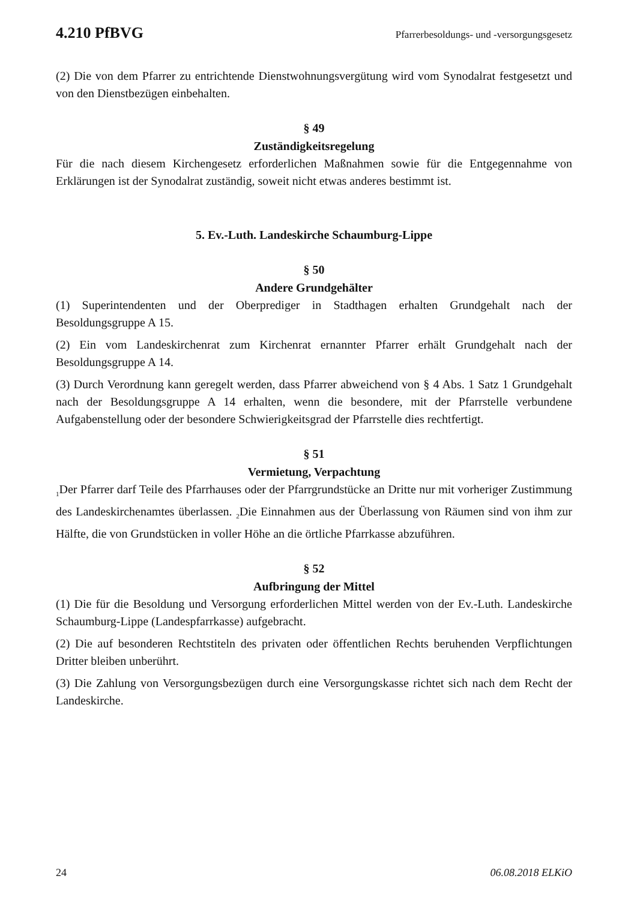4.210 PfBVG Pfarrerbesoldungs- und -versorgungsgesetz
(2) Die von dem Pfarrer zu entrichtende Dienstwohnungsvergütung wird vom Synodalrat festgesetzt und von den Dienstbezügen einbehalten.
§ 49
Zuständigkeitsregelung
Für die nach diesem Kirchengesetz erforderlichen Maßnahmen sowie für die Entgegennahme von Erklärungen ist der Synodalrat zuständig, soweit nicht etwas anderes bestimmt ist.
5. Ev.-Luth. Landeskirche Schaumburg-Lippe
§ 50
Andere Grundgehälter
(1) Superintendenten und der Oberprediger in Stadthagen erhalten Grundgehalt nach der Besoldungsgruppe A 15.
(2) Ein vom Landeskirchenrat zum Kirchenrat ernannter Pfarrer erhält Grundgehalt nach der Besoldungsgruppe A 14.
(3) Durch Verordnung kann geregelt werden, dass Pfarrer abweichend von § 4 Abs. 1 Satz 1 Grundgehalt nach der Besoldungsgruppe A 14 erhalten, wenn die besondere, mit der Pfarrstelle verbundene Aufgabenstellung oder der besondere Schwierigkeitsgrad der Pfarrstelle dies rechtfertigt.
§ 51
Vermietung, Verpachtung
<sub>1</sub>Der Pfarrer darf Teile des Pfarrhauses oder der Pfarrgrundstücke an Dritte nur mit vorheriger Zustimmung des Landeskirchenamtes überlassen. <sub>2</sub>Die Einnahmen aus der Überlassung von Räumen sind von ihm zur Hälfte, die von Grundstücken in voller Höhe an die örtliche Pfarrkasse abzuführen.
§ 52
Aufbringung der Mittel
(1) Die für die Besoldung und Versorgung erforderlichen Mittel werden von der Ev.-Luth. Landeskirche Schaumburg-Lippe (Landespfarrkasse) aufgebracht.
(2) Die auf besonderen Rechtstiteln des privaten oder öffentlichen Rechts beruhenden Verpflichtungen Dritter bleiben unberührt.
(3) Die Zahlung von Versorgungsbezügen durch eine Versorgungskasse richtet sich nach dem Recht der Landeskirche.
24 06.08.2018 ELKiO